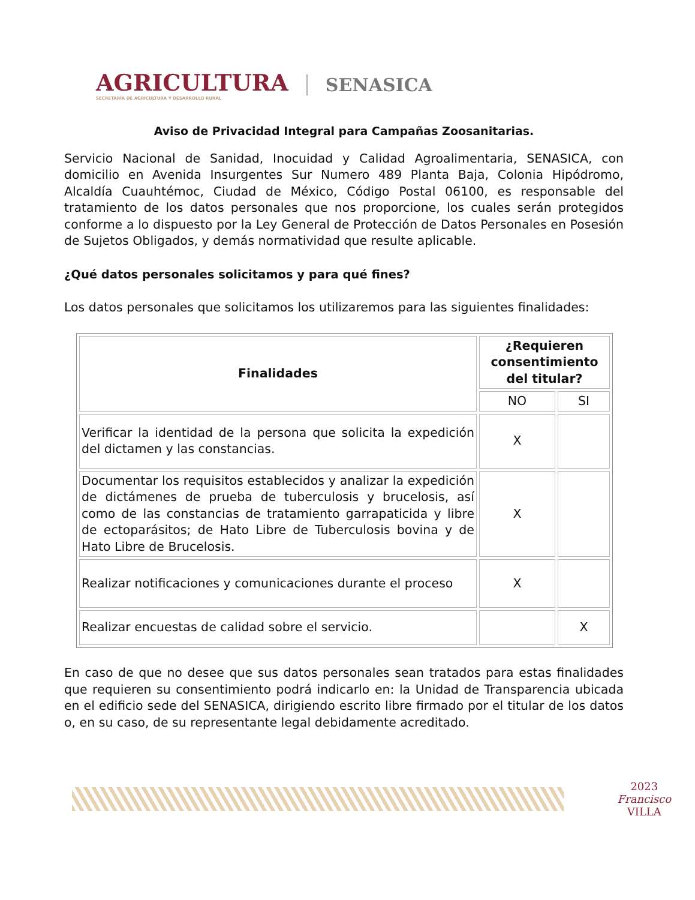AGRICULTURA
SECRETARÍA DE AGRICULTURA Y DESARROLLO RURAL
SENASICA
Aviso de Privacidad Integral para Campañas Zoosanitarias.
Servicio Nacional de Sanidad, Inocuidad y Calidad Agroalimentaria, SENASICA, con domicilio en Avenida Insurgentes Sur Numero 489 Planta Baja, Colonia Hipódromo, Alcaldía Cuauhtémoc, Ciudad de México, Código Postal 06100, es responsable del tratamiento de los datos personales que nos proporcione, los cuales serán protegidos conforme a lo dispuesto por la Ley General de Protección de Datos Personales en Posesión de Sujetos Obligados, y demás normatividad que resulte aplicable.
¿Qué datos personales solicitamos y para qué fines?
Los datos personales que solicitamos los utilizaremos para las siguientes finalidades:
| Finalidades | ¿Requieren consentimiento del titular? | |
| --- | --- | --- |
| | NO | SI |
| Verificar la identidad de la persona que solicita la expedición del dictamen y las constancias. | X | |
| Documentar los requisitos establecidos y analizar la expedición de dictámenes de prueba de tuberculosis y brucelosis, así como de las constancias de tratamiento garrapaticida y libre de ectoparásitos; de Hato Libre de Tuberculosis bovina y de Hato Libre de Brucelosis. | X | |
| Realizar notificaciones y comunicaciones durante el proceso | X | |
| Realizar encuestas de calidad sobre el servicio. | | X |
En caso de que no desee que sus datos personales sean tratados para estas finalidades que requieren su consentimiento podrá indicarlo en: la Unidad de Transparencia ubicada en el edificio sede del SENASICA, dirigiendo escrito libre firmado por el titular de los datos o, en su caso, de su representante legal debidamente acreditado.
2023
Francisco
VILLA